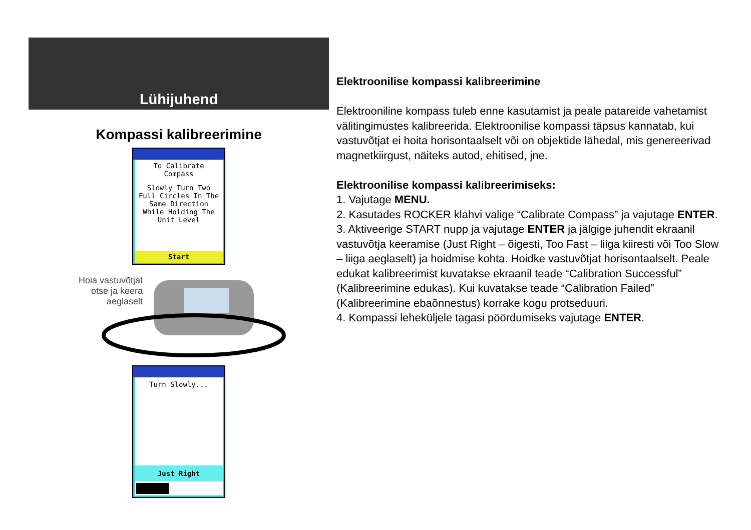Lühijuhend
Kompassi kalibreerimine
To Calibrate Compass
Slowly Turn Two Full Circles In The Same Direction While Holding The Unit Level
Start
Hoia vastuvõtjat
otse ja keera
aeglaselt
Turn Slowly...
Just Right
Elektroonilise kompassi kalibreerimine
Elektrooniline kompass tuleb enne kasutamist ja peale patareide vahetamist välitingimustes kalibreerida. Elektroonilise kompassi täpsus kannatab, kui vastuvõtjat ei hoita horisontaalselt või on objektide lähedal, mis genereerivad magnetkiirgust, näiteks autod, ehitised, jne.
Elektroonilise kompassi kalibreerimiseks:
1. Vajutage MENU.
2. Kasutades ROCKER klahvi valige “Calibrate Compass” ja vajutage ENTER.
3. Aktiveerige START nupp ja vajutage ENTER ja jälgige juhendit ekraanil vastuvõtja keeramise (Just Right – õigesti, Too Fast – liiga kiiresti või Too Slow – liiga aeglaselt) ja hoidmise kohta. Hoidke vastuvõtjat horisontaalselt. Peale edukat kalibreerimist kuvatakse ekraanil teade “Calibration Successful” (Kalibreerimine edukas). Kui kuvatakse teade “Calibration Failed” (Kalibreerimine ebaõnnestus) korrake kogu protseduuri.
4. Kompassi leheküljele tagasi pöördumiseks vajutage ENTER.